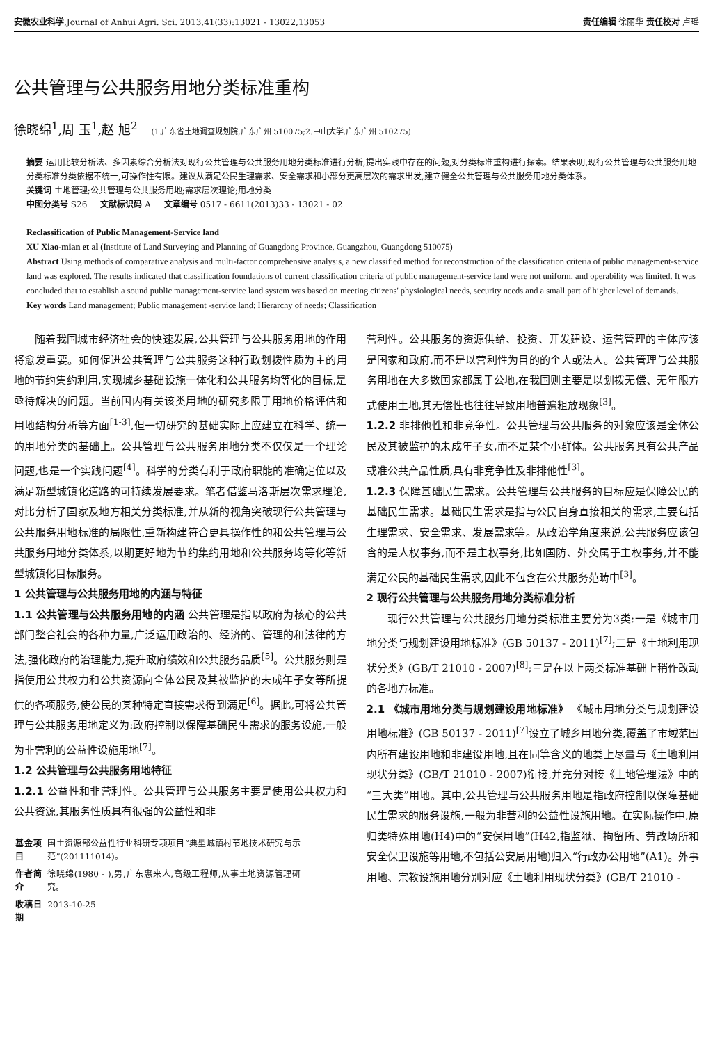安徽农业科学,Journal of Anhui Agri. Sci. 2013,41(33):13021 - 13022,13053 责任编辑 徐丽华 责任校对 卢瑶
公共管理与公共服务用地分类标准重构
徐晓绵<sup>1</sup>,周 玉<sup>1</sup>,赵 旭<sup>2</sup> (1.广东省土地调查规划院,广东广州 510075;2.中山大学,广东广州 510275)
摘要 运用比较分析法、多因素综合分析法对现行公共管理与公共服务用地分类标准进行分析,提出实践中存在的问题,对分类标准重构进行探索。结果表明,现行公共管理与公共服务用地分类标准分类依据不统一,可操作性有限。建议从满足公民生理需求、安全需求和小部分更高层次的需求出发,建立健全公共管理与公共服务用地分类体系。
关键词 土地管理;公共管理与公共服务用地;需求层次理论;用地分类
中图分类号 S26 文献标识码 A 文章编号 0517 - 6611(2013)33 - 13021 - 02
Reclassification of Public Management-Service land
XU Xiao-mian et al (Institute of Land Surveying and Planning of Guangdong Province, Guangzhou, Guangdong 510075)
Abstract Using methods of comparative analysis and multi-factor comprehensive analysis, a new classified method for reconstruction of the classification criteria of public management-service land was explored. The results indicated that classification foundations of current classification criteria of public management-service land were not uniform, and operability was limited. It was concluded that to establish a sound public management-service land system was based on meeting citizens' physiological needs, security needs and a small part of higher level of demands.
Key words Land management; Public management -service land; Hierarchy of needs; Classification
随着我国城市经济社会的快速发展,公共管理与公共服务用地的作用将愈发重要。如何促进公共管理与公共服务这种行政划拨性质为主的用地的节约集约利用,实现城乡基础设施一体化和公共服务均等化的目标,是亟待解决的问题。当前国内有关该类用地的研究多限于用地价格评估和用地结构分析等方面<sup>[1-3]</sup>,但一切研究的基础实际上应建立在科学、统一的用地分类的基础上。公共管理与公共服务用地分类不仅仅是一个理论问题,也是一个实践问题<sup>[4]</sup>。科学的分类有利于政府职能的准确定位以及满足新型城镇化道路的可持续发展要求。笔者借鉴马洛斯层次需求理论,对比分析了国家及地方相关分类标准,并从新的视角突破现行公共管理与公共服务用地标准的局限性,重新构建符合更具操作性的和公共管理与公共服务用地分类体系,以期更好地为节约集约用地和公共服务均等化等新型城镇化目标服务。
1 公共管理与公共服务用地的内涵与特征
1.1 公共管理与公共服务用地的内涵 公共管理是指以政府为核心的公共部门整合社会的各种力量,广泛运用政治的、经济的、管理的和法律的方法,强化政府的治理能力,提升政府绩效和公共服务品质<sup>[5]</sup>。公共服务则是指使用公共权力和公共资源向全体公民及其被监护的未成年子女等所提供的各项服务,使公民的某种特定直接需求得到满足<sup>[6]</sup>。据此,可将公共管理与公共服务用地定义为:政府控制以保障基础民生需求的服务设施,一般为非营利的公益性设施用地<sup>[7]</sup>。
1.2 公共管理与公共服务用地特征
1.2.1 公益性和非营利性。公共管理与公共服务主要是使用公共权力和公共资源,其服务性质具有很强的公益性和非
| 基金项目 | 国土资源部公益性行业科研专项项目“典型城镇村节地技术研究与示范”(201111014)。 |
| 作者简介 | 徐晓绵(1980 - ),男,广东惠来人,高级工程师,从事土地资源管理研究。 |
| 收稿日期 | 2013-10-25 |
营利性。公共服务的资源供给、投资、开发建设、运营管理的主体应该是国家和政府,而不是以营利性为目的的个人或法人。公共管理与公共服务用地在大多数国家都属于公地,在我国则主要是以划拨无偿、无年限方式使用土地,其无偿性也往往导致用地普遍粗放现象<sup>[3]</sup>。
1.2.2 非排他性和非竞争性。公共管理与公共服务的对象应该是全体公民及其被监护的未成年子女,而不是某个小群体。公共服务具有公共产品或准公共产品性质,具有非竞争性及非排他性<sup>[3]</sup>。
1.2.3 保障基础民生需求。公共管理与公共服务的目标应是保障公民的基础民生需求。基础民生需求是指与公民自身直接相关的需求,主要包括生理需求、安全需求、发展需求等。从政治学角度来说,公共服务应该包含的是人权事务,而不是主权事务,比如国防、外交属于主权事务,并不能满足公民的基础民生需求,因此不包含在公共服务范畴中<sup>[3]</sup>。
2 现行公共管理与公共服务用地分类标准分析
现行公共管理与公共服务用地分类标准主要分为3类:一是《城市用地分类与规划建设用地标准》(GB 50137 - 2011)<sup>[7]</sup>;二是《土地利用现状分类》(GB/T 21010 - 2007)<sup>[8]</sup>;三是在以上两类标准基础上稍作改动的各地方标准。
2.1 《城市用地分类与规划建设用地标准》 《城市用地分类与规划建设用地标准》(GB 50137 - 2011)<sup>[7]</sup>设立了城乡用地分类,覆盖了市域范围内所有建设用地和非建设用地,且在同等含义的地类上尽量与《土地利用现状分类》(GB/T 21010 - 2007)衔接,并充分对接《土地管理法》中的“三大类”用地。其中,公共管理与公共服务用地是指政府控制以保障基础民生需求的服务设施,一般为非营利的公益性设施用地。在实际操作中,原归类特殊用地(H4)中的“安保用地”(H42,指监狱、拘留所、劳改场所和安全保卫设施等用地,不包括公安局用地)归入“行政办公用地”(A1)。外事用地、宗教设施用地分别对应《土地利用现状分类》(GB/T 21010 -